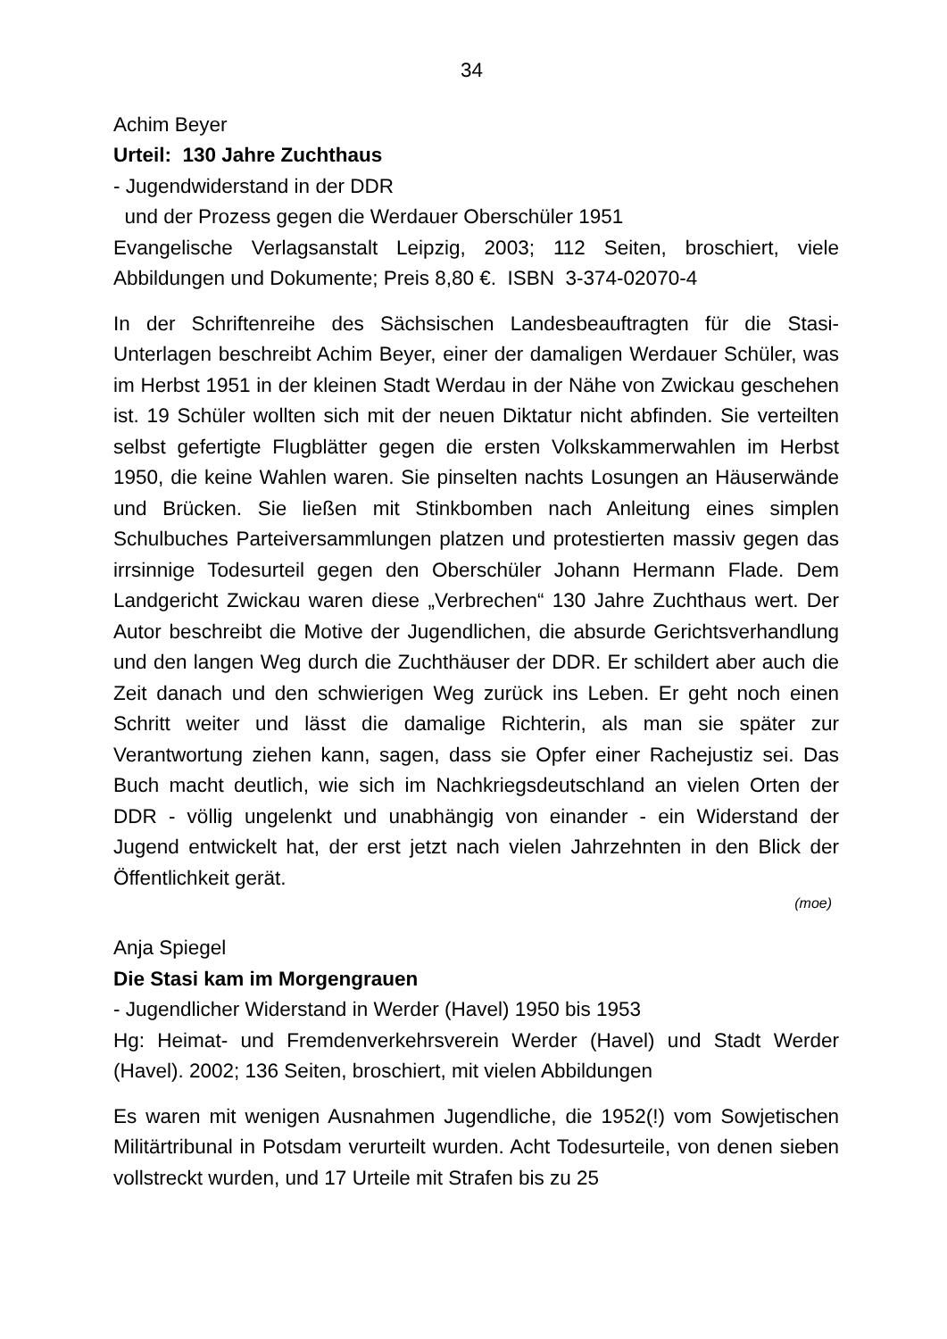34
Achim Beyer
Urteil: 130 Jahre Zuchthaus
- Jugendwiderstand in der DDR
und der Prozess gegen die Werdauer Oberschüler 1951
Evangelische Verlagsanstalt Leipzig, 2003; 112 Seiten, broschiert, viele Abbildungen und Dokumente; Preis 8,80 €. ISBN 3-374-02070-4
In der Schriftenreihe des Sächsischen Landesbeauftragten für die Stasi-Unterlagen beschreibt Achim Beyer, einer der damaligen Werdauer Schüler, was im Herbst 1951 in der kleinen Stadt Werdau in der Nähe von Zwickau geschehen ist. 19 Schüler wollten sich mit der neuen Diktatur nicht abfinden. Sie verteilten selbst gefertigte Flugblätter gegen die ersten Volkskammerwahlen im Herbst 1950, die keine Wahlen waren. Sie pinselten nachts Losungen an Häuserwände und Brücken. Sie ließen mit Stinkbomben nach Anleitung eines simplen Schulbuches Parteiversammlungen platzen und protestierten massiv gegen das irrsinnige Todesurteil gegen den Oberschüler Johann Hermann Flade. Dem Landgericht Zwickau waren diese „Verbrechen“ 130 Jahre Zuchthaus wert. Der Autor beschreibt die Motive der Jugendlichen, die absurde Gerichtsverhandlung und den langen Weg durch die Zuchthäuser der DDR. Er schildert aber auch die Zeit danach und den schwierigen Weg zurück ins Leben. Er geht noch einen Schritt weiter und lässt die damalige Richterin, als man sie später zur Verantwortung ziehen kann, sagen, dass sie Opfer einer Rachejustiz sei. Das Buch macht deutlich, wie sich im Nachkriegsdeutschland an vielen Orten der DDR - völlig ungelenkt und unabhängig von einander - ein Widerstand der Jugend entwickelt hat, der erst jetzt nach vielen Jahrzehnten in den Blick der Öffentlichkeit gerät.
(moe)
Anja Spiegel
Die Stasi kam im Morgengrauen
- Jugendlicher Widerstand in Werder (Havel) 1950 bis 1953
Hg: Heimat- und Fremdenverkehrsverein Werder (Havel) und Stadt Werder (Havel). 2002; 136 Seiten, broschiert, mit vielen Abbildungen
Es waren mit wenigen Ausnahmen Jugendliche, die 1952(!) vom Sowjetischen Militärtribunal in Potsdam verurteilt wurden. Acht Todesurteile, von denen sieben vollstreckt wurden, und 17 Urteile mit Strafen bis zu 25